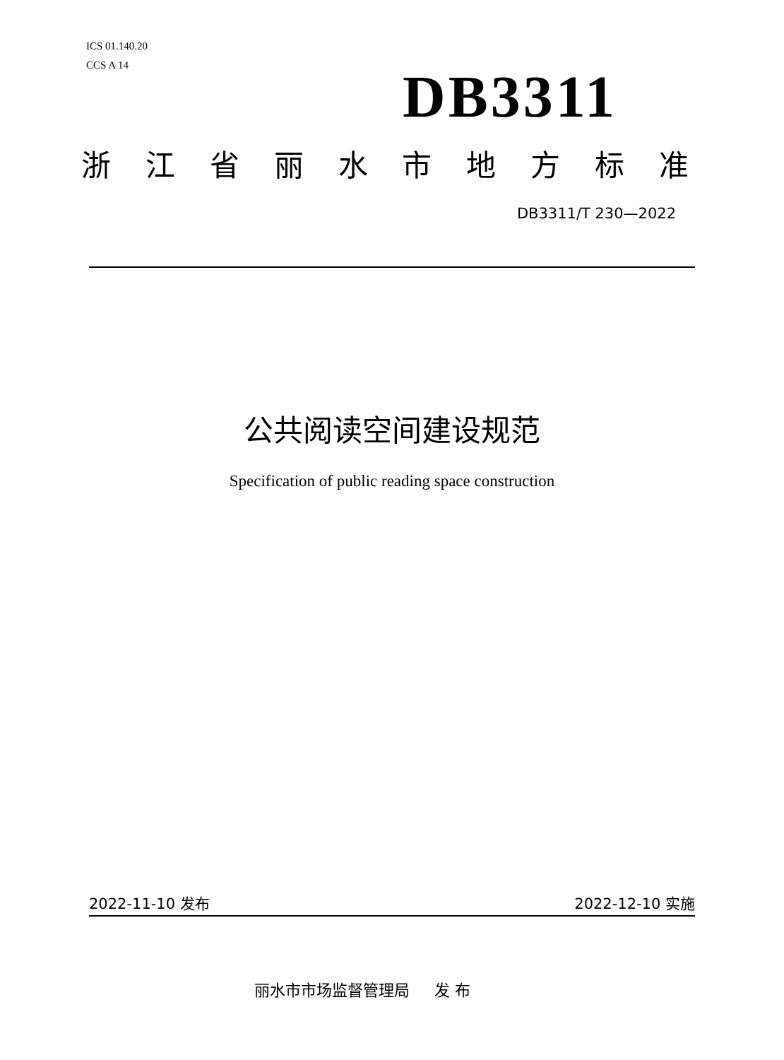ICS 01.140.20
CCS A 14
DB3311
浙江省丽水市地方标准
DB3311/T 230—2022
公共阅读空间建设规范
Specification of public reading space construction
2022-11-10 发布 2022-12-10 实施
丽水市市场监督管理局 发 布